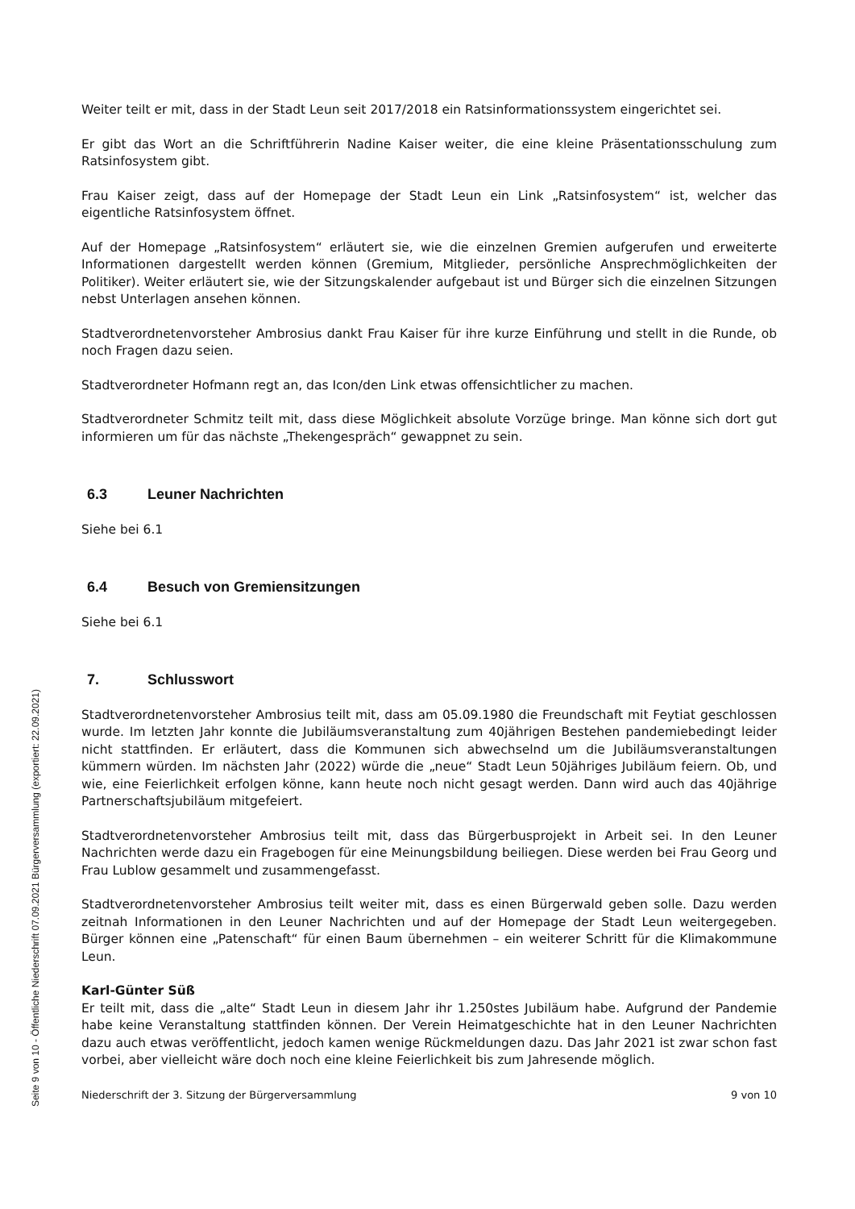Weiter teilt er mit, dass in der Stadt Leun seit 2017/2018 ein Ratsinformationssystem eingerichtet sei.
Er gibt das Wort an die Schriftführerin Nadine Kaiser weiter, die eine kleine Präsentationsschulung zum Ratsinfosystem gibt.
Frau Kaiser zeigt, dass auf der Homepage der Stadt Leun ein Link „Ratsinfosystem“ ist, welcher das eigentliche Ratsinfosystem öffnet.
Auf der Homepage „Ratsinfosystem“ erläutert sie, wie die einzelnen Gremien aufgerufen und erweiterte Informationen dargestellt werden können (Gremium, Mitglieder, persönliche Ansprechmöglichkeiten der Politiker). Weiter erläutert sie, wie der Sitzungskalender aufgebaut ist und Bürger sich die einzelnen Sitzungen nebst Unterlagen ansehen können.
Stadtverordnetenvorsteher Ambrosius dankt Frau Kaiser für ihre kurze Einführung und stellt in die Runde, ob noch Fragen dazu seien.
Stadtverordneter Hofmann regt an, das Icon/den Link etwas offensichtlicher zu machen.
Stadtverordneter Schmitz teilt mit, dass diese Möglichkeit absolute Vorzüge bringe. Man könne sich dort gut informieren um für das nächste „Thekengespräch“ gewappnet zu sein.
6.3 Leuner Nachrichten
Siehe bei 6.1
6.4 Besuch von Gremiensitzungen
Siehe bei 6.1
7. Schlusswort
Stadtverordnetenvorsteher Ambrosius teilt mit, dass am 05.09.1980 die Freundschaft mit Feytiat geschlossen wurde. Im letzten Jahr konnte die Jubiläumsveranstaltung zum 40jährigen Bestehen pandemiebedingt leider nicht stattfinden. Er erläutert, dass die Kommunen sich abwechselnd um die Jubiläumsveranstaltungen kümmern würden. Im nächsten Jahr (2022) würde die „neue“ Stadt Leun 50jähriges Jubiläum feiern. Ob, und wie, eine Feierlichkeit erfolgen könne, kann heute noch nicht gesagt werden. Dann wird auch das 40jährige Partnerschaftsjubiläum mitgefeiert.
Stadtverordnetenvorsteher Ambrosius teilt mit, dass das Bürgerbusprojekt in Arbeit sei. In den Leuner Nachrichten werde dazu ein Fragebogen für eine Meinungsbildung beiliegen. Diese werden bei Frau Georg und Frau Lublow gesammelt und zusammengefasst.
Stadtverordnetenvorsteher Ambrosius teilt weiter mit, dass es einen Bürgerwald geben solle. Dazu werden zeitnah Informationen in den Leuner Nachrichten und auf der Homepage der Stadt Leun weitergegeben. Bürger können eine „Patenschaft“ für einen Baum übernehmen – ein weiterer Schritt für die Klimakommune Leun.
Karl-Günter Süß
Er teilt mit, dass die „alte“ Stadt Leun in diesem Jahr ihr 1.250stes Jubiläum habe. Aufgrund der Pandemie habe keine Veranstaltung stattfinden können. Der Verein Heimatgeschichte hat in den Leuner Nachrichten dazu auch etwas veröffentlicht, jedoch kamen wenige Rückmeldungen dazu. Das Jahr 2021 ist zwar schon fast vorbei, aber vielleicht wäre doch noch eine kleine Feierlichkeit bis zum Jahresende möglich.
Niederschrift der 3. Sitzung der Bürgerversammlung 9 von 10
Seite 9 von 10 - Öffentliche Niederschrift 07.09.2021 Bürgerversammlung (exportiert: 22.09.2021)